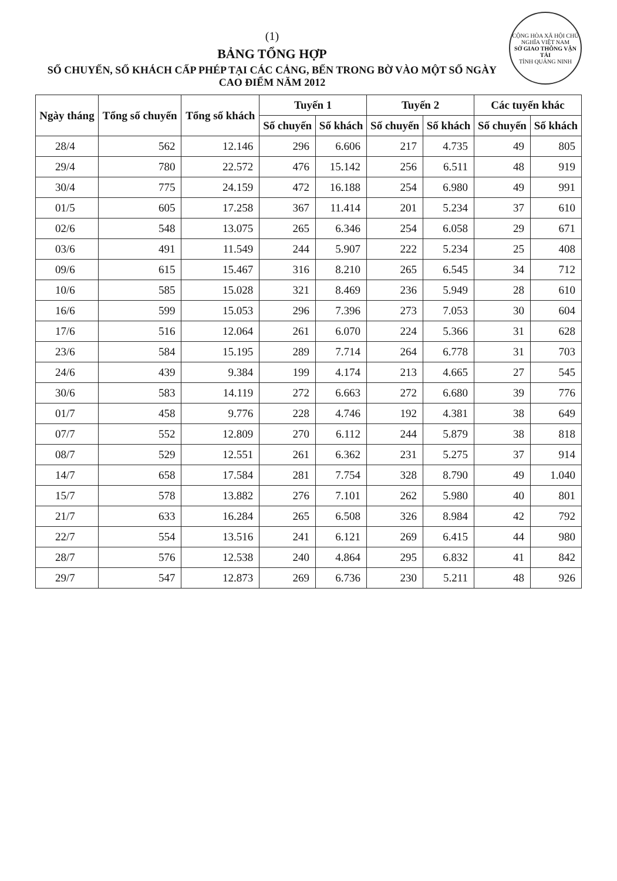CỘNG HÒA XÃ HỘI CHỦ NGHĨA VIỆT NAM
SỞ GIAO THÔNG VẬN TẢI
TỈNH QUẢNG NINH
(1)
BẢNG TỔNG HỢP
SỐ CHUYẾN, SỐ KHÁCH CẤP PHÉP TẠI CÁC CẢNG, BẾN TRONG BỜ VÀO MỘT SỐ NGÀY CAO ĐIỂM NĂM 2012
| Ngày tháng | Tổng số chuyến | Tổng số khách | Tuyến 1 | | Tuyến 2 | | Các tuyến khác | |
| --- | --- | --- | --- | --- | --- | --- | --- | --- |
| | | | Số chuyến | Số khách | Số chuyến | Số khách | Số chuyến | Số khách |
| 28/4 | 562 | 12.146 | 296 | 6.606 | 217 | 4.735 | 49 | 805 |
| 29/4 | 780 | 22.572 | 476 | 15.142 | 256 | 6.511 | 48 | 919 |
| 30/4 | 775 | 24.159 | 472 | 16.188 | 254 | 6.980 | 49 | 991 |
| 01/5 | 605 | 17.258 | 367 | 11.414 | 201 | 5.234 | 37 | 610 |
| 02/6 | 548 | 13.075 | 265 | 6.346 | 254 | 6.058 | 29 | 671 |
| 03/6 | 491 | 11.549 | 244 | 5.907 | 222 | 5.234 | 25 | 408 |
| 09/6 | 615 | 15.467 | 316 | 8.210 | 265 | 6.545 | 34 | 712 |
| 10/6 | 585 | 15.028 | 321 | 8.469 | 236 | 5.949 | 28 | 610 |
| 16/6 | 599 | 15.053 | 296 | 7.396 | 273 | 7.053 | 30 | 604 |
| 17/6 | 516 | 12.064 | 261 | 6.070 | 224 | 5.366 | 31 | 628 |
| 23/6 | 584 | 15.195 | 289 | 7.714 | 264 | 6.778 | 31 | 703 |
| 24/6 | 439 | 9.384 | 199 | 4.174 | 213 | 4.665 | 27 | 545 |
| 30/6 | 583 | 14.119 | 272 | 6.663 | 272 | 6.680 | 39 | 776 |
| 01/7 | 458 | 9.776 | 228 | 4.746 | 192 | 4.381 | 38 | 649 |
| 07/7 | 552 | 12.809 | 270 | 6.112 | 244 | 5.879 | 38 | 818 |
| 08/7 | 529 | 12.551 | 261 | 6.362 | 231 | 5.275 | 37 | 914 |
| 14/7 | 658 | 17.584 | 281 | 7.754 | 328 | 8.790 | 49 | 1.040 |
| 15/7 | 578 | 13.882 | 276 | 7.101 | 262 | 5.980 | 40 | 801 |
| 21/7 | 633 | 16.284 | 265 | 6.508 | 326 | 8.984 | 42 | 792 |
| 22/7 | 554 | 13.516 | 241 | 6.121 | 269 | 6.415 | 44 | 980 |
| 28/7 | 576 | 12.538 | 240 | 4.864 | 295 | 6.832 | 41 | 842 |
| 29/7 | 547 | 12.873 | 269 | 6.736 | 230 | 5.211 | 48 | 926 |